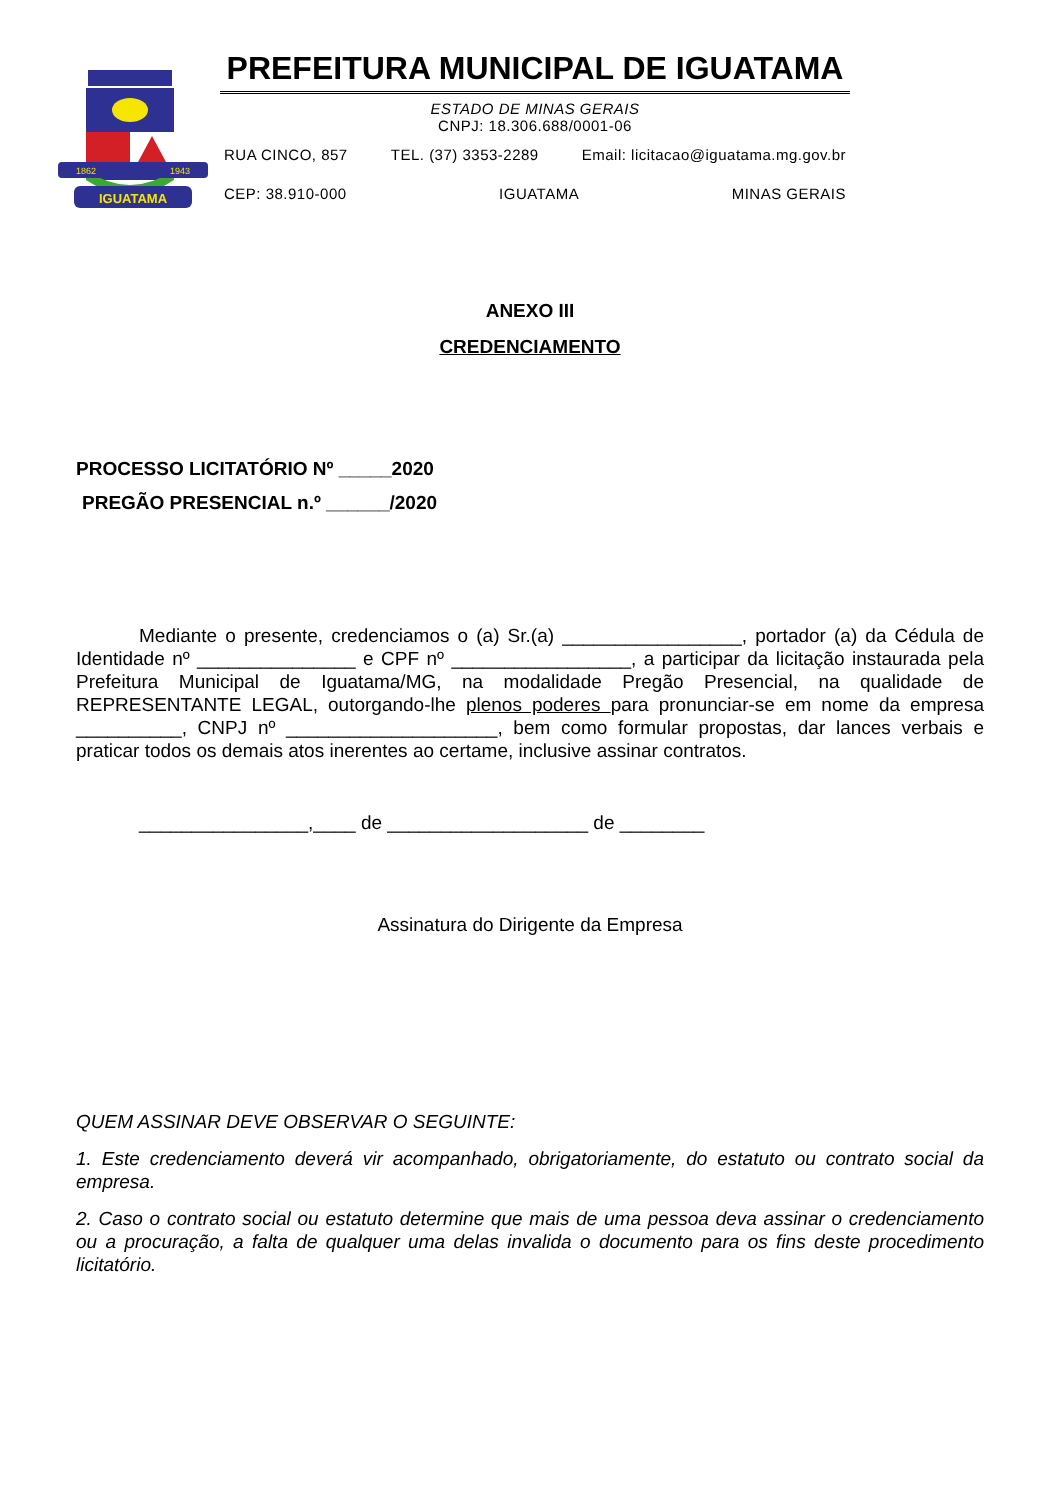IGUATAMA
1862
1943
PREFEITURA MUNICIPAL DE IGUATAMA
ESTADO DE MINAS GERAIS
CNPJ: 18.306.688/0001-06
RUA CINCO, 857 TEL. (37) 3353-2289 Email: licitacao@iguatama.mg.gov.br
CEP: 38.910-000 IGUATAMA MINAS GERAIS
ANEXO III
CREDENCIAMENTO
PROCESSO LICITATÓRIO Nº _____2020
PREGÃO PRESENCIAL n.º ______/2020
Mediante o presente, credenciamos o (a) Sr.(a) _________________, portador (a) da Cédula de Identidade nº _______________ e CPF nº _________________, a participar da licitação instaurada pela Prefeitura Municipal de Iguatama/MG, na modalidade Pregão Presencial, na qualidade de REPRESENTANTE LEGAL, outorgando-lhe plenos poderes para pronunciar-se em nome da empresa __________, CNPJ nº ____________________, bem como formular propostas, dar lances verbais e praticar todos os demais atos inerentes ao certame, inclusive assinar contratos.
________________,____ de ___________________ de ________
Assinatura do Dirigente da Empresa
QUEM ASSINAR DEVE OBSERVAR O SEGUINTE:
1. Este credenciamento deverá vir acompanhado, obrigatoriamente, do estatuto ou contrato social da empresa.
2. Caso o contrato social ou estatuto determine que mais de uma pessoa deva assinar o credenciamento ou a procuração, a falta de qualquer uma delas invalida o documento para os fins deste procedimento licitatório.